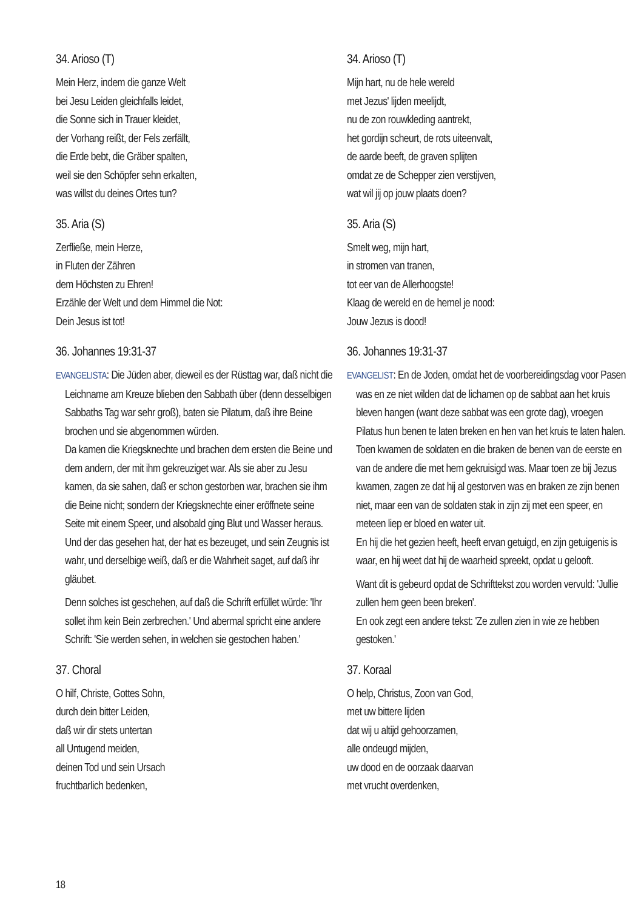34. Arioso (T)
Mein Herz, indem die ganze Welt
bei Jesu Leiden gleichfalls leidet,
die Sonne sich in Trauer kleidet,
der Vorhang reißt, der Fels zerfällt,
die Erde bebt, die Gräber spalten,
weil sie den Schöpfer sehn erkalten,
was willst du deines Ortes tun?
35. Aria (S)
Zerfließe, mein Herze,
in Fluten der Zähren
dem Höchsten zu Ehren!
Erzähle der Welt und dem Himmel die Not:
Dein Jesus ist tot!
36. Johannes 19:31-37
EVANGELISTA: Die Jüden aber, dieweil es der Rüsttag war, daß nicht die Leichname am Kreuze blieben den Sabbath über (denn desselbigen Sabbaths Tag war sehr groß), baten sie Pilatum, daß ihre Beine brochen und sie abgenommen würden.
Da kamen die Kriegsknechte und brachen dem ersten die Beine und dem andern, der mit ihm gekreuziget war. Als sie aber zu Jesu kamen, da sie sahen, daß er schon gestorben war, brachen sie ihm die Beine nicht; sondern der Kriegsknechte einer eröffnete seine Seite mit einem Speer, und alsobald ging Blut und Wasser heraus.
Und der das gesehen hat, der hat es bezeuget, und sein Zeugnis ist wahr, und derselbige weiß, daß er die Wahrheit saget, auf daß ihr gläubet.
Denn solches ist geschehen, auf daß die Schrift erfüllet würde: 'Ihr sollet ihm kein Bein zerbrechen.' Und abermal spricht eine andere Schrift: 'Sie werden sehen, in welchen sie gestochen haben.'
37. Choral
O hilf, Christe, Gottes Sohn,
durch dein bitter Leiden,
daß wir dir stets untertan
all Untugend meiden,
deinen Tod und sein Ursach
fruchtbarlich bedenken,
34. Arioso (T)
Mijn hart, nu de hele wereld
met Jezus' lijden meelijdt,
nu de zon rouwkleding aantrekt,
het gordijn scheurt, de rots uiteenvalt,
de aarde beeft, de graven splijten
omdat ze de Schepper zien verstijven,
wat wil jij op jouw plaats doen?
35. Aria (S)
Smelt weg, mijn hart,
in stromen van tranen,
tot eer van de Allerhoogste!
Klaag de wereld en de hemel je nood:
Jouw Jezus is dood!
36. Johannes 19:31-37
EVANGELIST: En de Joden, omdat het de voorbereidingsdag voor Pasen was en ze niet wilden dat de lichamen op de sabbat aan het kruis bleven hangen (want deze sabbat was een grote dag), vroegen Pilatus hun benen te laten breken en hen van het kruis te laten halen.
Toen kwamen de soldaten en die braken de benen van de eerste en van de andere die met hem gekruisigd was. Maar toen ze bij Jezus kwamen, zagen ze dat hij al gestorven was en braken ze zijn benen niet, maar een van de soldaten stak in zijn zij met een speer, en meteen liep er bloed en water uit.
En hij die het gezien heeft, heeft ervan getuigd, en zijn getuigenis is waar, en hij weet dat hij de waarheid spreekt, opdat u gelooft.
Want dit is gebeurd opdat de Schrifttekst zou worden vervuld: 'Jullie zullen hem geen been breken'.
En ook zegt een andere tekst: 'Ze zullen zien in wie ze hebben gestoken.'
37. Koraal
O help, Christus, Zoon van God,
met uw bittere lijden
dat wij u altijd gehoorzamen,
alle ondeugd mijden,
uw dood en de oorzaak daarvan
met vrucht overdenken,
18